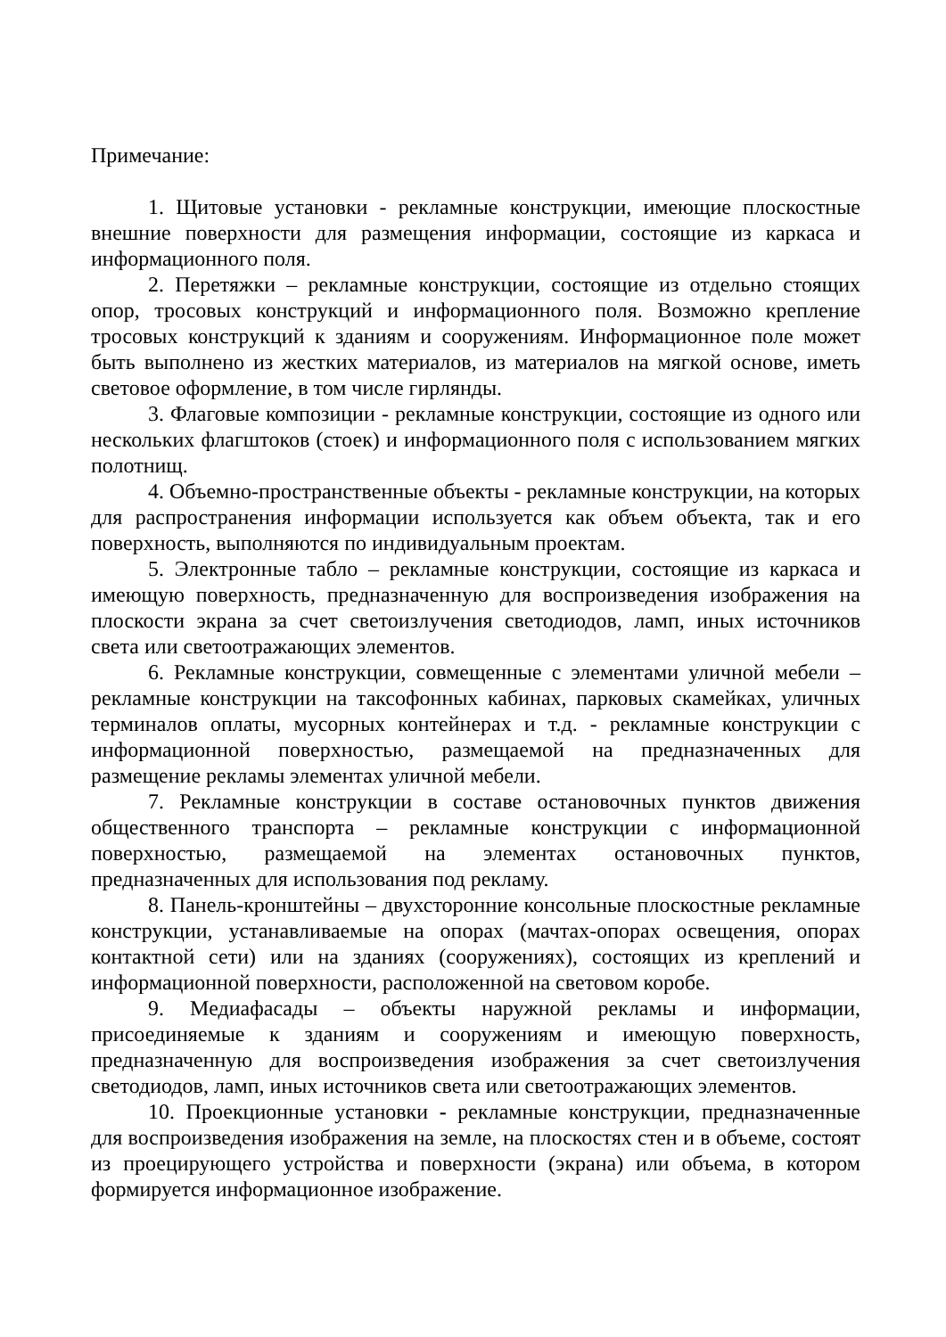Примечание:
1. Щитовые установки - рекламные конструкции, имеющие плоскостные внешние поверхности для размещения информации, состоящие из каркаса и информационного поля.
2. Перетяжки – рекламные конструкции, состоящие из отдельно стоящих опор, тросовых конструкций и информационного поля. Возможно крепление тросовых конструкций к зданиям и сооружениям. Информационное поле может быть выполнено из жестких материалов, из материалов на мягкой основе, иметь световое оформление, в том числе гирлянды.
3. Флаговые композиции - рекламные конструкции, состоящие из одного или нескольких флагштоков (стоек) и информационного поля с использованием мягких полотнищ.
4. Объемно-пространственные объекты - рекламные конструкции, на которых для распространения информации используется как объем объекта, так и его поверхность, выполняются по индивидуальным проектам.
5. Электронные табло – рекламные конструкции, состоящие из каркаса и имеющую поверхность, предназначенную для воспроизведения изображения на плоскости экрана за счет светоизлучения светодиодов, ламп, иных источников света или светоотражающих элементов.
6. Рекламные конструкции, совмещенные с элементами уличной мебели – рекламные конструкции на таксофонных кабинах, парковых скамейках, уличных терминалов оплаты, мусорных контейнерах и т.д. - рекламные конструкции с информационной поверхностью, размещаемой на предназначенных для размещение рекламы элементах уличной мебели.
7. Рекламные конструкции в составе остановочных пунктов движения общественного транспорта – рекламные конструкции с информационной поверхностью, размещаемой на элементах остановочных пунктов, предназначенных для использования под рекламу.
8. Панель-кронштейны – двухсторонние консольные плоскостные рекламные конструкции, устанавливаемые на опорах (мачтах-опорах освещения, опорах контактной сети) или на зданиях (сооружениях), состоящих из креплений и информационной поверхности, расположенной на световом коробе.
9. Медиафасады – объекты наружной рекламы и информации, присоединяемые к зданиям и сооружениям и имеющую поверхность, предназначенную для воспроизведения изображения за счет светоизлучения светодиодов, ламп, иных источников света или светоотражающих элементов.
10. Проекционные установки - рекламные конструкции, предназначенные для воспроизведения изображения на земле, на плоскостях стен и в объеме, состоят из проецирующего устройства и поверхности (экрана) или объема, в котором формируется информационное изображение.